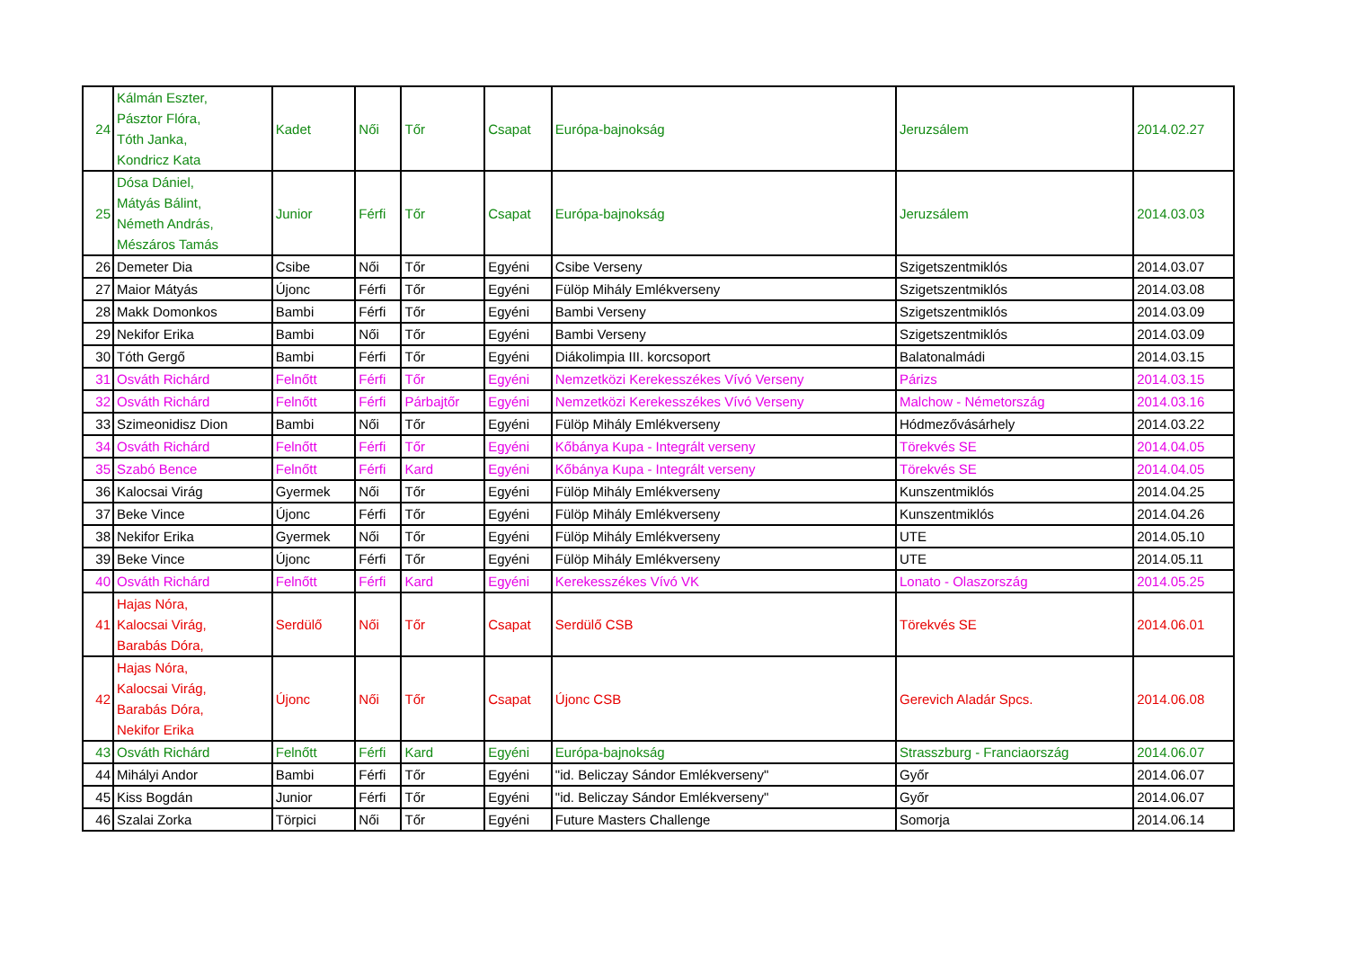| 24 | Kálmán Eszter, Pásztor Flóra, Tóth Janka, Kondricz Kata | Kadet | Női | Tőr | Csapat | Európa-bajnokság | Jeruzsálem | 2014.02.27 |
| 25 | Dósa Dániel, Mátyás Bálint, Németh András, Mészáros Tamás | Junior | Férfi | Tőr | Csapat | Európa-bajnokság | Jeruzsálem | 2014.03.03 |
| 26 | Demeter Dia | Csibe | Női | Tőr | Egyéni | Csibe Verseny | Szigetszentmiklós | 2014.03.07 |
| 27 | Maior Mátyás | Újonc | Férfi | Tőr | Egyéni | Fülöp Mihály Emlékverseny | Szigetszentmiklós | 2014.03.08 |
| 28 | Makk Domonkos | Bambi | Férfi | Tőr | Egyéni | Bambi Verseny | Szigetszentmiklós | 2014.03.09 |
| 29 | Nekifor Erika | Bambi | Női | Tőr | Egyéni | Bambi Verseny | Szigetszentmiklós | 2014.03.09 |
| 30 | Tóth Gergő | Bambi | Férfi | Tőr | Egyéni | Diákolimpia III. korcsoport | Balatonalmádi | 2014.03.15 |
| 31 | Osváth Richárd | Felnőtt | Férfi | Tőr | Egyéni | Nemzetközi Kerekesszékes Vívó Verseny | Párizs | 2014.03.15 |
| 32 | Osváth Richárd | Felnőtt | Férfi | Párbajtőr | Egyéni | Nemzetközi Kerekesszékes Vívó Verseny | Malchow - Németország | 2014.03.16 |
| 33 | Szimeonidisz Dion | Bambi | Női | Tőr | Egyéni | Fülöp Mihály Emlékverseny | Hódmezővásárhely | 2014.03.22 |
| 34 | Osváth Richárd | Felnőtt | Férfi | Tőr | Egyéni | Kőbánya Kupa - Integrált verseny | Törekvés SE | 2014.04.05 |
| 35 | Szabó Bence | Felnőtt | Férfi | Kard | Egyéni | Kőbánya Kupa - Integrált verseny | Törekvés SE | 2014.04.05 |
| 36 | Kalocsai Virág | Gyermek | Női | Tőr | Egyéni | Fülöp Mihály Emlékverseny | Kunszentmiklós | 2014.04.25 |
| 37 | Beke Vince | Újonc | Férfi | Tőr | Egyéni | Fülöp Mihály Emlékverseny | Kunszentmiklós | 2014.04.26 |
| 38 | Nekifor Erika | Gyermek | Női | Tőr | Egyéni | Fülöp Mihály Emlékverseny | UTE | 2014.05.10 |
| 39 | Beke Vince | Újonc | Férfi | Tőr | Egyéni | Fülöp Mihály Emlékverseny | UTE | 2014.05.11 |
| 40 | Osváth Richárd | Felnőtt | Férfi | Kard | Egyéni | Kerekesszékes Vívó VK | Lonato - Olaszország | 2014.05.25 |
| 41 | Hajas Nóra, Kalocsai Virág, Barabás Dóra, | Serdülő | Női | Tőr | Csapat | Serdülő CSB | Törekvés SE | 2014.06.01 |
| 42 | Hajas Nóra, Kalocsai Virág, Barabás Dóra, Nekifor Erika | Újonc | Női | Tőr | Csapat | Újonc CSB | Gerevich Aladár Spcs. | 2014.06.08 |
| 43 | Osváth Richárd | Felnőtt | Férfi | Kard | Egyéni | Európa-bajnokság | Strasszburg - Franciaország | 2014.06.07 |
| 44 | Mihályi Andor | Bambi | Férfi | Tőr | Egyéni | "id. Beliczay Sándor Emlékverseny" | Győr | 2014.06.07 |
| 45 | Kiss Bogdán | Junior | Férfi | Tőr | Egyéni | "id. Beliczay Sándor Emlékverseny" | Győr | 2014.06.07 |
| 46 | Szalai Zorka | Törpici | Női | Tőr | Egyéni | Future Masters Challenge | Somorja | 2014.06.14 |